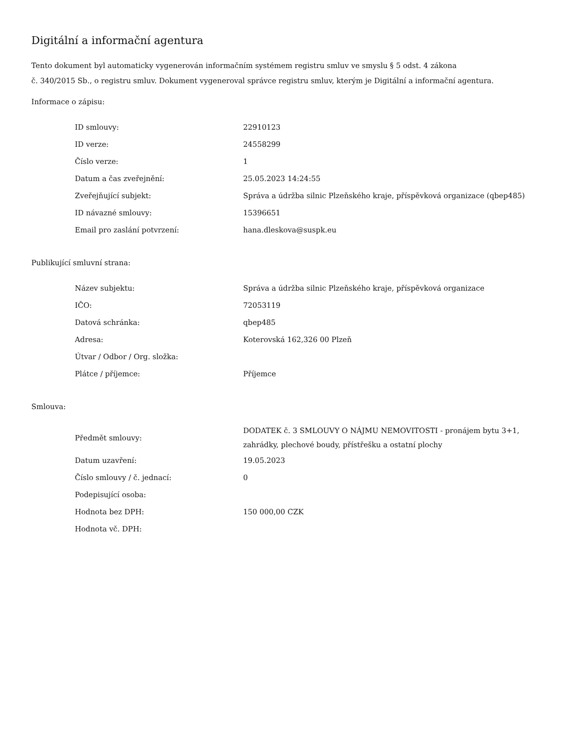Digitální a informační agentura
Tento dokument byl automaticky vygenerován informačním systémem registru smluv ve smyslu § 5 odst. 4 zákona
č. 340/2015 Sb., o registru smluv. Dokument vygeneroval správce registru smluv, kterým je Digitální a informační agentura.
Informace o zápisu:
| ID smlouvy: | 22910123 |
| ID verze: | 24558299 |
| Číslo verze: | 1 |
| Datum a čas zveřejnění: | 25.05.2023 14:24:55 |
| Zveřejňující subjekt: | Správa a údržba silnic Plzeňského kraje, příspěvková organizace (qbep485) |
| ID návazné smlouvy: | 15396651 |
| Email pro zaslání potvrzení: | hana.dleskova@suspk.eu |
Publikující smluvní strana:
| Název subjektu: | Správa a údržba silnic Plzeňského kraje, příspěvková organizace |
| IČO: | 72053119 |
| Datová schránka: | qbep485 |
| Adresa: | Koterovská 162,326 00 Plzeň |
| Útvar / Odbor / Org. složka: | |
| Plátce / příjemce: | Příjemce |
Smlouva:
| Předmět smlouvy: | DODATEK č. 3 SMLOUVY O NÁJMU NEMOVITOSTI - pronájem bytu 3+1, zahrádky, plechové boudy, přístřešku a ostatní plochy |
| Datum uzavření: | 19.05.2023 |
| Číslo smlouvy / č. jednací: | 0 |
| Podepisující osoba: | |
| Hodnota bez DPH: | 150 000,00 CZK |
| Hodnota vč. DPH: | |